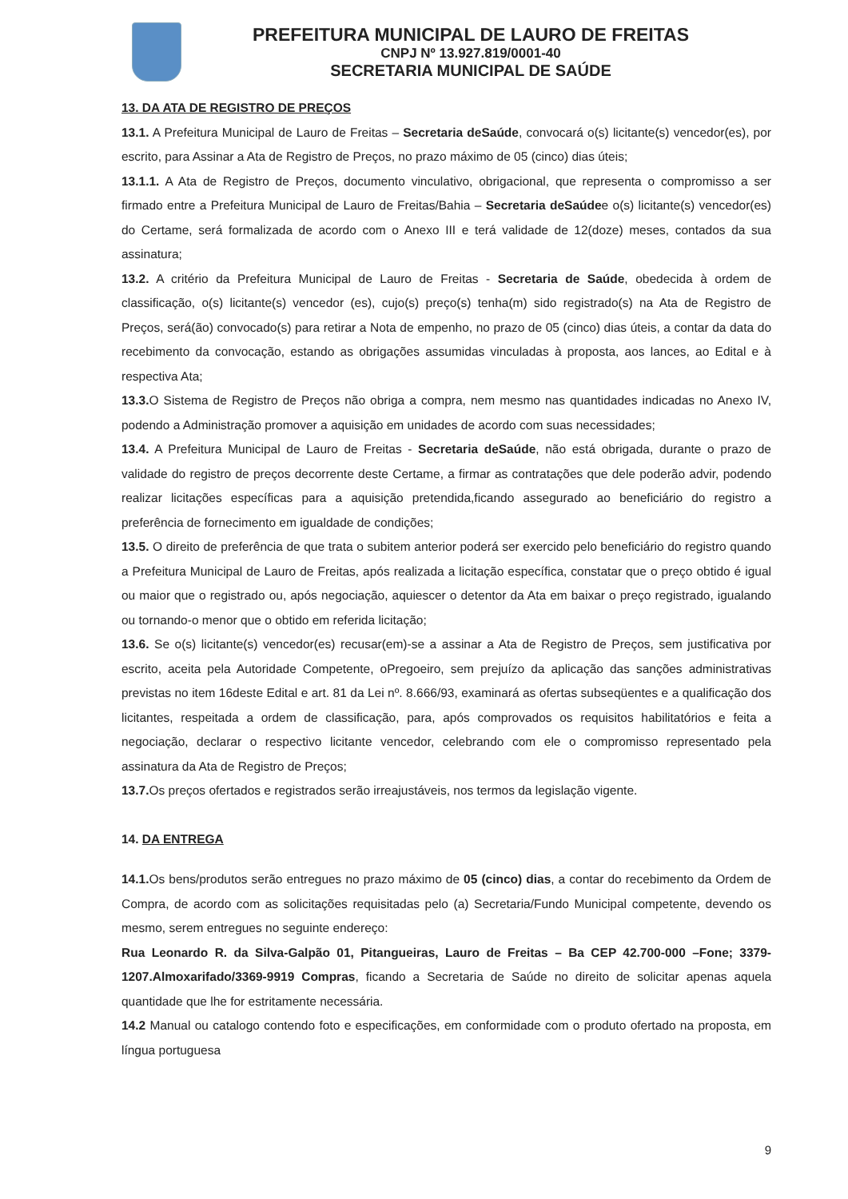PREFEITURA MUNICIPAL DE LAURO DE FREITAS
CNPJ Nº 13.927.819/0001-40
SECRETARIA MUNICIPAL DE SAÚDE
13. DA ATA DE REGISTRO DE PREÇOS
13.1. A Prefeitura Municipal de Lauro de Freitas – Secretaria deSaúde, convocará o(s) licitante(s) vencedor(es), por escrito, para Assinar a Ata de Registro de Preços, no prazo máximo de 05 (cinco) dias úteis;
13.1.1. A Ata de Registro de Preços, documento vinculativo, obrigacional, que representa o compromisso a ser firmado entre a Prefeitura Municipal de Lauro de Freitas/Bahia – Secretaria deSaúdee o(s) licitante(s) vencedor(es) do Certame, será formalizada de acordo com o Anexo III e terá validade de 12(doze) meses, contados da sua assinatura;
13.2. A critério da Prefeitura Municipal de Lauro de Freitas - Secretaria de Saúde, obedecida à ordem de classificação, o(s) licitante(s) vencedor (es), cujo(s) preço(s) tenha(m) sido registrado(s) na Ata de Registro de Preços, será(ão) convocado(s) para retirar a Nota de empenho, no prazo de 05 (cinco) dias úteis, a contar da data do recebimento da convocação, estando as obrigações assumidas vinculadas à proposta, aos lances, ao Edital e à respectiva Ata;
13.3. O Sistema de Registro de Preços não obriga a compra, nem mesmo nas quantidades indicadas no Anexo IV, podendo a Administração promover a aquisição em unidades de acordo com suas necessidades;
13.4. A Prefeitura Municipal de Lauro de Freitas - Secretaria deSaúde, não está obrigada, durante o prazo de validade do registro de preços decorrente deste Certame, a firmar as contratações que dele poderão advir, podendo realizar licitações específicas para a aquisição pretendida,ficando assegurado ao beneficiário do registro a preferência de fornecimento em igualdade de condições;
13.5. O direito de preferência de que trata o subitem anterior poderá ser exercido pelo beneficiário do registro quando a Prefeitura Municipal de Lauro de Freitas, após realizada a licitação específica, constatar que o preço obtido é igual ou maior que o registrado ou, após negociação, aquiescer o detentor da Ata em baixar o preço registrado, igualando ou tornando-o menor que o obtido em referida licitação;
13.6. Se o(s) licitante(s) vencedor(es) recusar(em)-se a assinar a Ata de Registro de Preços, sem justificativa por escrito, aceita pela Autoridade Competente, oPregoeiro, sem prejuízo da aplicação das sanções administrativas previstas no item 16deste Edital e art. 81 da Lei nº. 8.666/93, examinará as ofertas subseqüentes e a qualificação dos licitantes, respeitada a ordem de classificação, para, após comprovados os requisitos habilitatórios e feita a negociação, declarar o respectivo licitante vencedor, celebrando com ele o compromisso representado pela assinatura da Ata de Registro de Preços;
13.7. Os preços ofertados e registrados serão irreajustáveis, nos termos da legislação vigente.
14. DA ENTREGA
14.1. Os bens/produtos serão entregues no prazo máximo de 05 (cinco) dias, a contar do recebimento da Ordem de Compra, de acordo com as solicitações requisitadas pelo (a) Secretaria/Fundo Municipal competente, devendo os mesmo, serem entregues no seguinte endereço:
Rua Leonardo R. da Silva-Galpão 01, Pitangueiras, Lauro de Freitas – Ba CEP 42.700-000 –Fone; 3379-1207.Almoxarifado/3369-9919 Compras, ficando a Secretaria de Saúde no direito de solicitar apenas aquela quantidade que lhe for estritamente necessária.
14.2 Manual ou catalogo contendo foto e especificações, em conformidade com o produto ofertado na proposta, em língua portuguesa
9